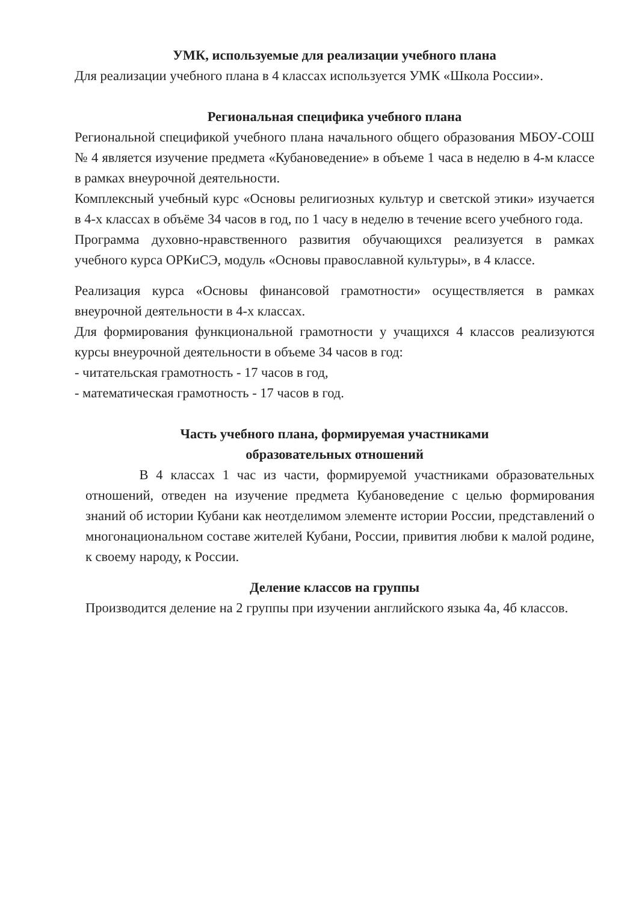УМК, используемые для реализации учебного плана
Для реализации учебного плана в 4 классах используется УМК «Школа России».
Региональная специфика учебного плана
Региональной спецификой учебного плана начального общего образования МБОУ-СОШ № 4 является изучение предмета «Кубановедение» в объеме 1 часа в неделю в 4-м классе в рамках внеурочной деятельности.
Комплексный учебный курс «Основы религиозных культур и светской этики» изучается в 4-х классах в объёме 34 часов в год, по 1 часу в неделю в течение всего учебного года.
Программа духовно-нравственного развития обучающихся реализуется в рамках учебного курса ОРКиСЭ, модуль «Основы православной культуры», в 4 классе.
Реализация курса «Основы финансовой грамотности» осуществляется в рамках внеурочной деятельности в 4-х классах.
Для формирования функциональной грамотности у учащихся 4 классов реализуются курсы внеурочной деятельности в объеме 34 часов в год:
- читательская грамотность - 17 часов в год,
- математическая грамотность - 17 часов в год.
Часть учебного плана, формируемая участниками
образовательных отношений
В 4 классах 1 час из части, формируемой участниками образовательных отношений, отведен на изучение предмета Кубановедение с целью формирования знаний об истории Кубани как неотделимом элементе истории России, представлений о многонациональном составе жителей Кубани, России, привития любви к малой родине, к своему народу, к России.
Деление классов на группы
Производится деление на 2 группы при изучении английского языка 4а, 4б классов.